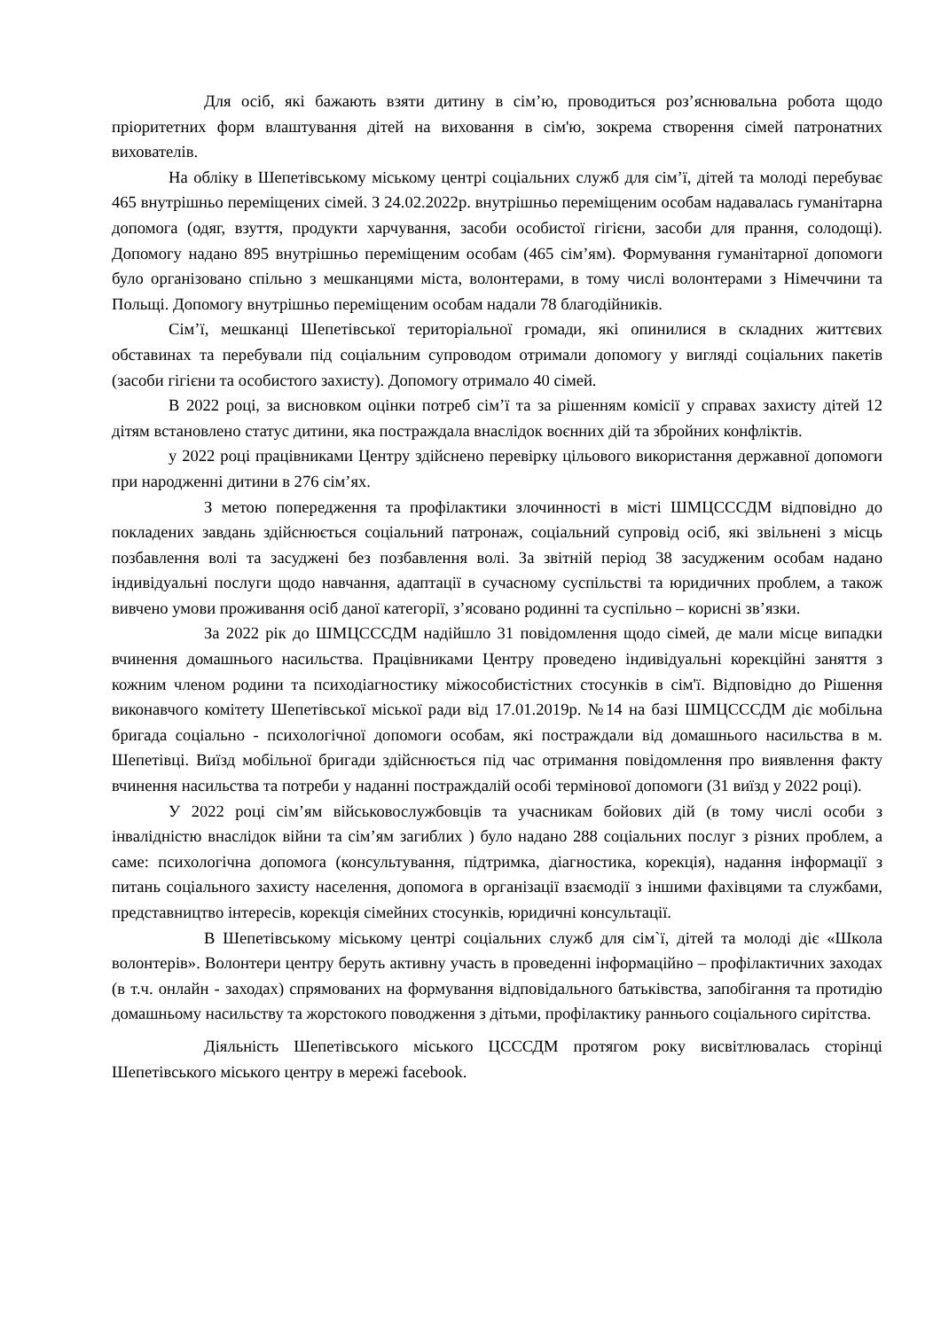Для осіб, які бажають взяти дитину в сім’ю, проводиться роз’яснювальна робота щодо пріоритетних форм влаштування дітей на виховання в сім'ю, зокрема створення сімей патронатних вихователів.
На обліку в Шепетівському міському центрі соціальних служб для сім’ї, дітей та молоді перебуває 465 внутрішньо переміщених сімей. З 24.02.2022р. внутрішньо переміщеним особам надавалась гуманітарна допомога (одяг, взуття, продукти харчування, засоби особистої гігієни, засоби для прання, солодощі). Допомогу надано 895 внутрішньо переміщеним особам (465 сім’ям). Формування гуманітарної допомоги було організовано спільно з мешканцями міста, волонтерами, в тому числі волонтерами з Німеччини та Польщі. Допомогу внутрішньо переміщеним особам надали 78 благодійників.
Сім’ї, мешканці Шепетівської територіальної громади, які опинилися в складних життєвих обставинах та перебували під соціальним супроводом отримали допомогу у вигляді соціальних пакетів (засоби гігієни та особистого захисту). Допомогу отримало 40 сімей.
В 2022 році, за висновком оцінки потреб сім’ї та за рішенням комісії у справах захисту дітей 12 дітям встановлено статус дитини, яка постраждала внаслідок воєнних дій та збройних конфліктів.
у 2022 році працівниками Центру здійснено перевірку цільового використання державної допомоги при народженні дитини в 276 сім’ях.
З метою попередження та профілактики злочинності в місті ШМЦСССДМ відповідно до покладених завдань здійснюється соціальний патронаж, соціальний супровід осіб, які звільнені з місць позбавлення волі та засуджені без позбавлення волі. За звітній період 38 засудженим особам надано індивідуальні послуги щодо навчання, адаптації в сучасному суспільстві та юридичних проблем, а також вивчено умови проживання осіб даної категорії, з’ясовано родинні та суспільно – корисні зв’язки.
За 2022 рік до ШМЦСССДМ надійшло 31 повідомлення щодо сімей, де мали місце випадки вчинення домашнього насильства. Працівниками Центру проведено індивідуальні корекційні заняття з кожним членом родини та психодіагностику міжособистістних стосунків в сім'ї. Відповідно до Рішення виконавчого комітету Шепетівської міської ради від 17.01.2019р. №14 на базі ШМЦСССДМ діє мобільна бригада соціально - психологічної допомоги особам, які постраждали від домашнього насильства в м. Шепетівці. Виїзд мобільної бригади здійснюється під час отримання повідомлення про виявлення факту вчинення насильства та потреби у наданні постраждалій особі термінової допомоги (31 виїзд у 2022 році).
У 2022 році сім’ям військовослужбовців та учасникам бойових дій (в тому числі особи з інвалідністю внаслідок війни та сім’ям загиблих ) було надано 288 соціальних послуг з різних проблем, а саме: психологічна допомога (консультування, підтримка, діагностика, корекція), надання інформації з питань соціального захисту населення, допомога в організації взаємодії з іншими фахівцями та службами, представництво інтересів, корекція сімейних стосунків, юридичні консультації.
В Шепетівському міському центрі соціальних служб для сім`ї, дітей та молоді діє «Школа волонтерів». Волонтери центру беруть активну участь в проведенні інформаційно – профілактичних заходах (в т.ч. онлайн - заходах) спрямованих на формування відповідального батьківства, запобігання та протидію домашньому насильству та жорстокого поводження з дітьми, профілактику раннього соціального сирітства.
Діяльність Шепетівського міського ЦСССДМ протягом року висвітлювалась сторінці Шепетівського міського центру в мережі facebook.